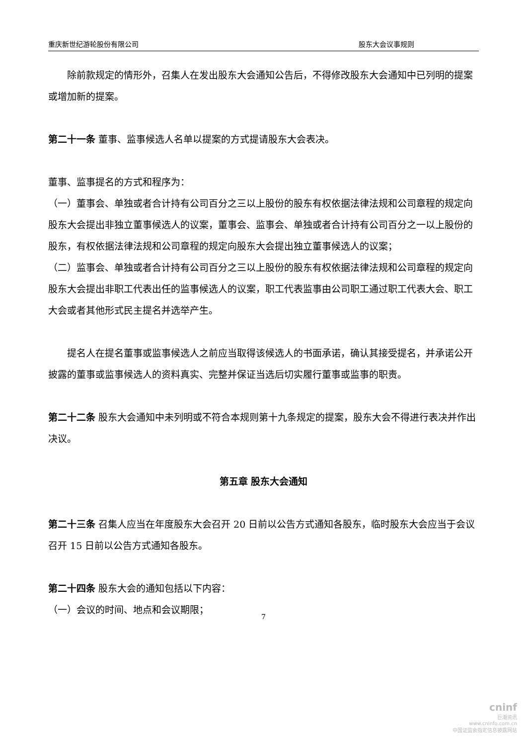重庆新世纪游轮股份有限公司 股东大会议事规则
除前款规定的情形外，召集人在发出股东大会通知公告后，不得修改股东大会通知中已列明的提案或增加新的提案。
第二十一条 董事、监事候选人名单以提案的方式提请股东大会表决。
董事、监事提名的方式和程序为：
（一）董事会、单独或者合计持有公司百分之三以上股份的股东有权依据法律法规和公司章程的规定向股东大会提出非独立董事候选人的议案，董事会、监事会、单独或者合计持有公司百分之一以上股份的股东，有权依据法律法规和公司章程的规定向股东大会提出独立董事候选人的议案；
（二）监事会、单独或者合计持有公司百分之三以上股份的股东有权依据法律法规和公司章程的规定向股东大会提出非职工代表出任的监事候选人的议案，职工代表监事由公司职工通过职工代表大会、职工大会或者其他形式民主提名并选举产生。
提名人在提名董事或监事候选人之前应当取得该候选人的书面承诺，确认其接受提名，并承诺公开披露的董事或监事候选人的资料真实、完整并保证当选后切实履行董事或监事的职责。
第二十二条 股东大会通知中未列明或不符合本规则第十九条规定的提案，股东大会不得进行表决并作出决议。
第五章 股东大会通知
第二十三条 召集人应当在年度股东大会召开 20 日前以公告方式通知各股东，临时股东大会应当于会议召开 15 日前以公告方式通知各股东。
第二十四条 股东大会的通知包括以下内容：
（一）会议的时间、地点和会议期限；
7
cninf
巨潮资讯
www.cninfo.com.cn
中国证监会指定信息披露网站